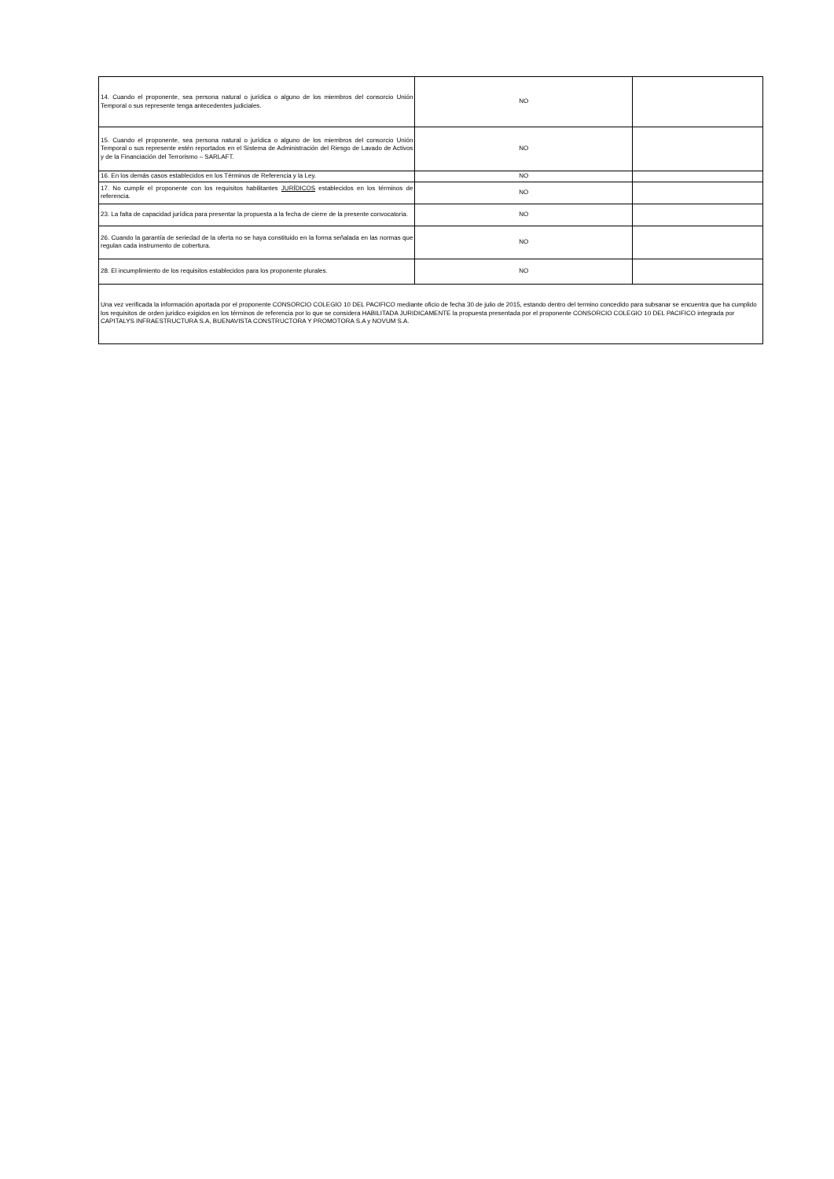| 14. Cuando el proponente, sea persona natural o jurídica o alguno de los miembros del consorcio Unión Temporal o sus represente tenga antecedentes judiciales. | NO | |
| 15. Cuando el proponente, sea persona natural o jurídica o alguno de los miembros del consorcio Unión Temporal o sus represente estén reportados en el Sistema de Administración del Riesgo de Lavado de Activos y de la Financiación del Terrorismo – SARLAFT. | NO | |
| 16. En los demás casos establecidos en los Términos de Referencia y la Ley. | NO | |
| 17. No cumplir el proponente con los requisitos habilitantes JURÍDICOS establecidos en los términos de referencia. | NO | |
| 23. La falta de capacidad jurídica para presentar la propuesta a la fecha de cierre de la presente convocatoria. | NO | |
| 26. Cuando la garantía de seriedad de la oferta no se haya constituido en la forma señalada en las normas que regulan cada instrumento de cobertura. | NO | |
| 28. El incumplimiento de los requisitos establecidos para los proponente plurales. | NO | |
| Una vez verificada la información aportada por el proponente CONSORCIO COLEGIO 10 DEL PACIFICO mediante oficio de fecha 30 de julio de 2015, estando dentro del termino concedido para subsanar se encuentra que ha cumplido los requisitos de orden juridico exigidos en los términos de referencia por lo que se considera HABILITADA JURIDICAMENTE la propuesta presentada por el proponente CONSORCIO COLEGIO 10 DEL PACIFICO integrada por CAPITALYS INFRAESTRUCTURA S.A, BUENAVISTA CONSTRUCTORA Y PROMOTORA S.A y NOVUM S.A. | | |